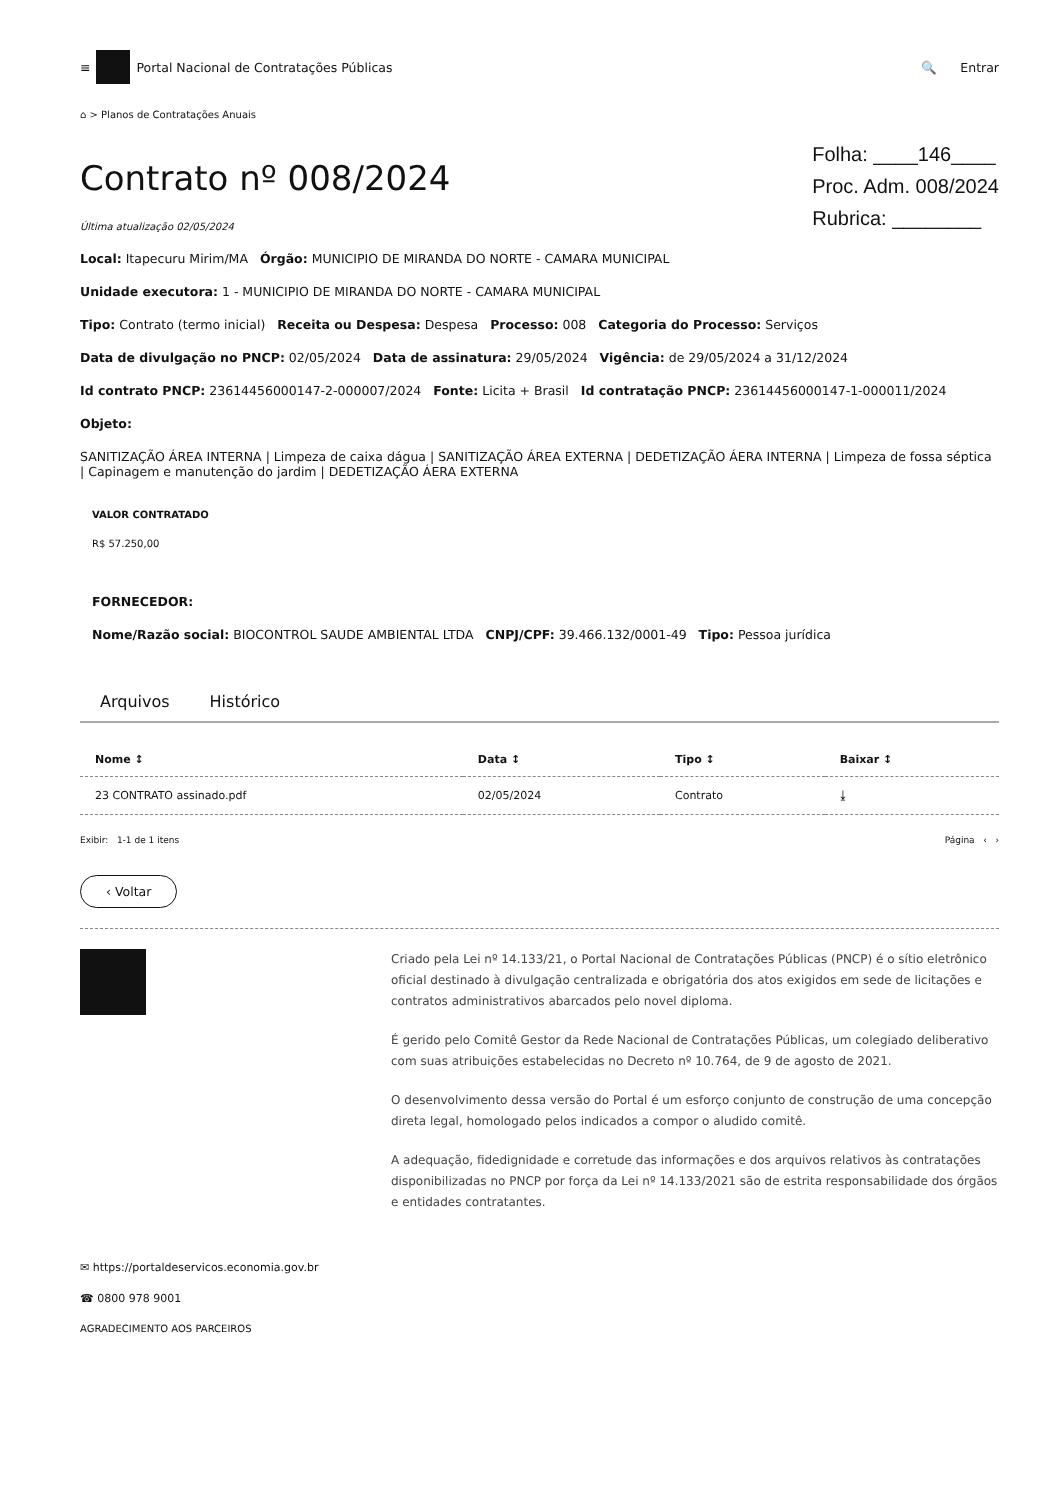≡ Portal Nacional de Contratações Públicas
🔍 Entrar
⌂ > Planos de Contratações Anuais
Contrato nº 008/2024
Última atualização 02/05/2024
Folha: ____146____
Proc. Adm. 008/2024
Rubrica: ________
Local: Itapecuru Mirim/MA Órgão: MUNICIPIO DE MIRANDA DO NORTE - CAMARA MUNICIPAL
Unidade executora: 1 - MUNICIPIO DE MIRANDA DO NORTE - CAMARA MUNICIPAL
Tipo: Contrato (termo inicial) Receita ou Despesa: Despesa Processo: 008 Categoria do Processo: Serviços
Data de divulgação no PNCP: 02/05/2024 Data de assinatura: 29/05/2024 Vigência: de 29/05/2024 a 31/12/2024
Id contrato PNCP: 23614456000147-2-000007/2024 Fonte: Licita + Brasil Id contratação PNCP: 23614456000147-1-000011/2024
Objeto:
SANITIZAÇÃO ÁREA INTERNA | Limpeza de caixa dágua | SANITIZAÇÃO ÁREA EXTERNA | DEDETIZAÇÃO ÁERA INTERNA | Limpeza de fossa séptica | Capinagem e manutenção do jardim | DEDETIZAÇÃO ÁERA EXTERNA
VALOR CONTRATADO
R$ 57.250,00
FORNECEDOR:
Nome/Razão social: BIOCONTROL SAUDE AMBIENTAL LTDA CNPJ/CPF: 39.466.132/0001-49 Tipo: Pessoa jurídica
Arquivos Histórico
| Nome ↕ | Data ↕ | Tipo ↕ | Baixar ↕ |
| --- | --- | --- | --- |
| 23 CONTRATO assinado.pdf | 02/05/2024 | Contrato | ⤓ |
Exibir: 1-1 de 1 itens Página ‹ ›
‹ Voltar
Criado pela Lei nº 14.133/21, o Portal Nacional de Contratações Públicas (PNCP) é o sítio eletrônico oficial destinado à divulgação centralizada e obrigatória dos atos exigidos em sede de licitações e contratos administrativos abarcados pelo novel diploma.
É gerido pelo Comitê Gestor da Rede Nacional de Contratações Públicas, um colegiado deliberativo com suas atribuições estabelecidas no Decreto nº 10.764, de 9 de agosto de 2021.
O desenvolvimento dessa versão do Portal é um esforço conjunto de construção de uma concepção direta legal, homologado pelos indicados a compor o aludido comitê.
A adequação, fidedignidade e corretude das informações e dos arquivos relativos às contratações disponibilizadas no PNCP por força da Lei nº 14.133/2021 são de estrita responsabilidade dos órgãos e entidades contratantes.
✉ https://portaldeservicos.economia.gov.br
☎ 0800 978 9001
AGRADECIMENTO AOS PARCEIROS